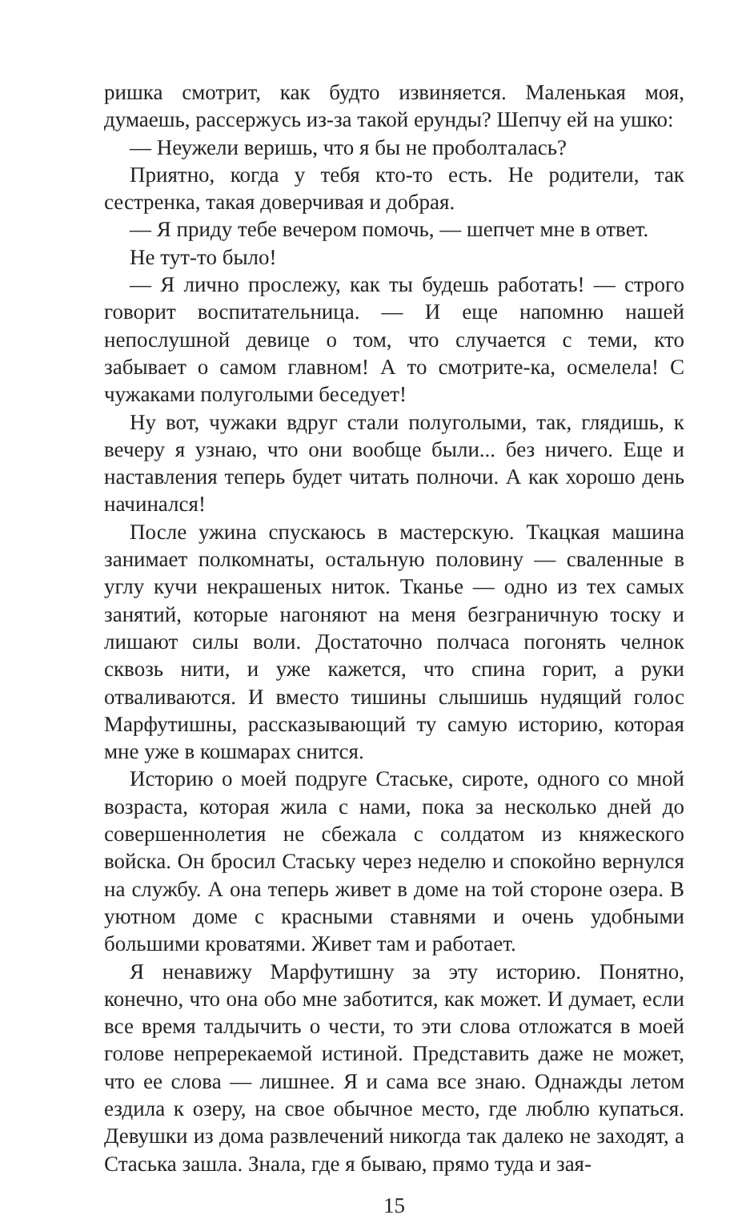ришка смотрит, как будто извиняется. Маленькая моя, думаешь, рассержусь из-за такой ерунды? Шепчу ей на ушко:
— Неужели веришь, что я бы не проболталась?
Приятно, когда у тебя кто-то есть. Не родители, так сестренка, такая доверчивая и добрая.
— Я приду тебе вечером помочь, — шепчет мне в ответ.
Не тут-то было!
— Я лично прослежу, как ты будешь работать! — строго говорит воспитательница. — И еще напомню нашей непослушной девице о том, что случается с теми, кто забывает о самом главном! А то смотрите-ка, осмелела! С чужаками полуголыми беседует!
Ну вот, чужаки вдруг стали полуголыми, так, глядишь, к вечеру я узнаю, что они вообще были... без ничего. Еще и наставления теперь будет читать полночи. А как хорошо день начинался!
После ужина спускаюсь в мастерскую. Ткацкая машина занимает полкомнаты, остальную половину — сваленные в углу кучи некрашеных ниток. Тканье — одно из тех самых занятий, которые нагоняют на меня безграничную тоску и лишают силы воли. Достаточно полчаса погонять челнок сквозь нити, и уже кажется, что спина горит, а руки отваливаются. И вместо тишины слышишь нудящий голос Марфутишны, рассказывающий ту самую историю, которая мне уже в кошмарах снится.
Историю о моей подруге Стаське, сироте, одного со мной возраста, которая жила с нами, пока за несколько дней до совершеннолетия не сбежала с солдатом из княжеского войска. Он бросил Стаську через неделю и спокойно вернулся на службу. А она теперь живет в доме на той стороне озера. В уютном доме с красными ставнями и очень удобными большими кроватями. Живет там и работает.
Я ненавижу Марфутишну за эту историю. Понятно, конечно, что она обо мне заботится, как может. И думает, если все время талдычить о чести, то эти слова отложатся в моей голове непререкаемой истиной. Представить даже не может, что ее слова — лишнее. Я и сама все знаю. Однажды летом ездила к озеру, на свое обычное место, где люблю купаться. Девушки из дома развлечений никогда так далеко не заходят, а Стаська зашла. Знала, где я бываю, прямо туда и зая-
15